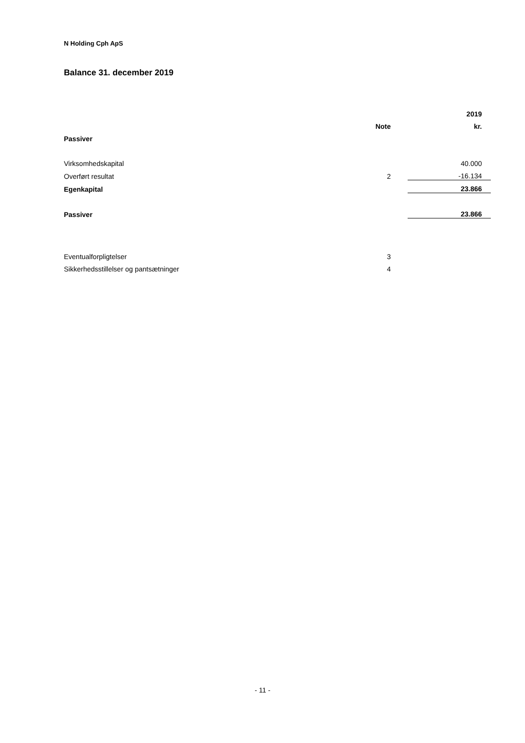N Holding Cph ApS
Balance 31. december 2019
| | | | 2019 |
| --- | --- | --- | --- |
| | Note | | kr. |
| Passiver | | | |
| Virksomhedskapital | | | 40.000 |
| Overført resultat | 2 | | -16.134 |
| Egenkapital | | | 23.866 |
| Passiver | | | 23.866 |
| Eventualforpligtelser | 3 | | |
| Sikkerhedsstillelser og pantsætninger | 4 | | |
- 11 -